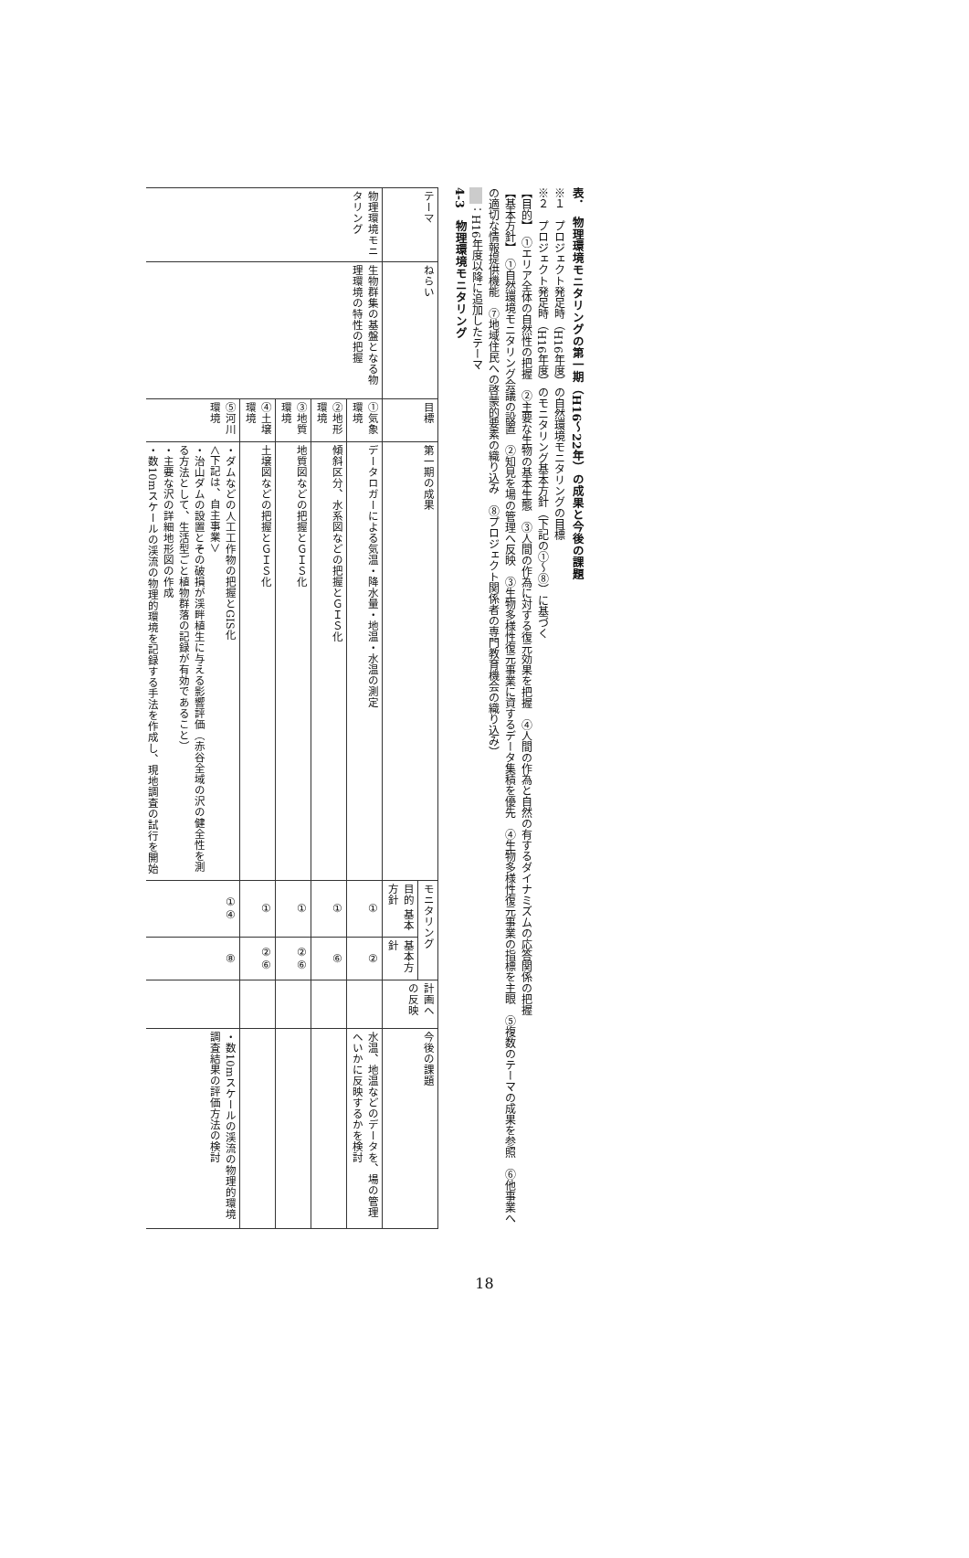表．　物理環境モニタリングの第一期（H16～22年）の成果と今後の課題
※１　プロジェクト発足時（H16年度）の自然環境モニタリングの目標
※２　プロジェクト発足時（H16年度）のモニタリング基本方針（下記の①～⑧）に基づく
【目的】　①エリア全体の自然性の把握　②主要な生物の基本生態　③人間の作為に対する復元効果を把握　④人間の作為と自然の有するダイナミズムの応答関係の把握
【基本方針】　①自然環境モニタリング会議の設置　②知見を場の管理へ反映　③生物多様性復元事業に資するデータ集積を優先　④生物多様性復元事業の指標を主眼　⑤複数のテーマの成果を参照　⑥他事業への適切な情報提供機能　⑦地域住民への啓蒙的要素の織り込み　⑧プロジェクト関係者の専門教育機会の織り込み）
：H16年度以降に追加したテーマ
4-3　物理環境モニタリング
| テーマ | ねらい | 目標 | 第一期の成果 | モニタリング | | 計画への反映 | 今後の課題 |
| --- | --- | --- | --- | --- | --- | --- | --- |
| | | | | 目的 基本方針 | 基本方針 | | |
| 物理環境モニタリング | 生物群集の基盤となる物理環境の特性の把握 | ①気象環境 | データロガーによる気温・降水量・地温・水温の測定 | ① | ② | | 水温、地温などのデータを、場の管理へいかに反映するかを検討 |
| | | ②地形環境 | 傾斜区分、水系図などの把握とＧＩＳ化 | ① | ⑥ | | |
| | | ③地質環境 | 地質図などの把握とＧＩＳ化 | ① | ②⑥ | | |
| | | ④土壌環境 | 土壌図などの把握とＧＩＳ化 | ① | ②⑥ | | |
| | | ⑤河川環境 | ・ダムなどの人工工作物の把握とGIS化 ＜下記は、自主事業＞ ・治山ダムの設置とその破損が渓畔植生に与える影響評価（赤谷全域の沢の健全性を測る方法として、生活型ごと植物群落の記録が有効であること） ・主要な沢の詳細地形図の作成 ・数10mスケールの渓流の物理的環境を記録する手法を作成し、現地調査の試行を開始 | ①④ | ⑧ | | ・数10mスケールの渓流の物理的環境調査結果の評価方法の検討 |
18